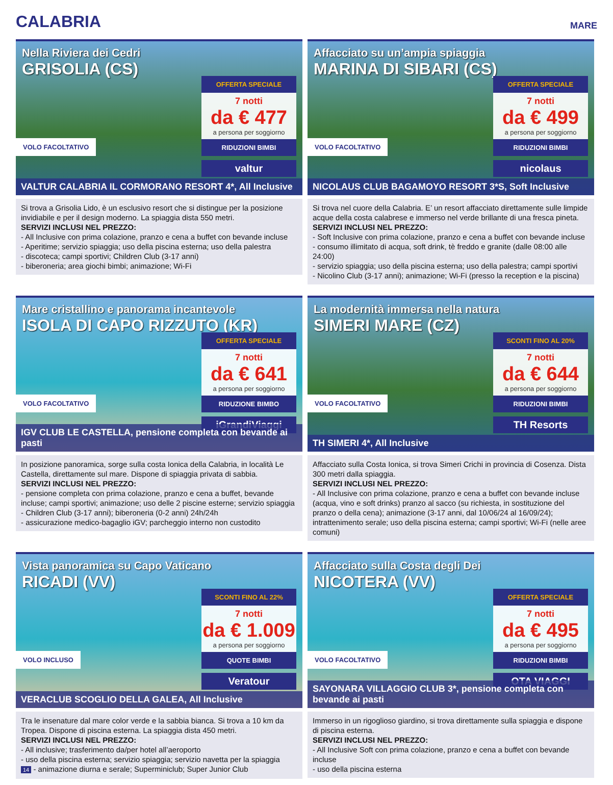CALABRIA
MARE
Nella Riviera dei Cedri
GRISOLIA (CS)
OFFERTA SPECIALE
7 notti
da € 477
a persona per soggiorno
RIDUZIONI BIMBI
valtur
VOLO FACOLTATIVO
VALTUR CALABRIA IL CORMORANO RESORT 4*, All Inclusive
Si trova a Grisolia Lido, è un esclusivo resort che si distingue per la posizione invidiabile e per il design moderno. La spiaggia dista 550 metri.
SERVIZI INCLUSI NEL PREZZO:
- All Inclusive con prima colazione, pranzo e cena a buffet con bevande incluse
- Aperitime; servizio spiaggia; uso della piscina esterna; uso della palestra
- discoteca; campi sportivi; Children Club (3-17 anni)
- biberoneria; area giochi bimbi; animazione; Wi-Fi
Affacciato su un’ampia spiaggia
MARINA DI SIBARI (CS)
OFFERTA SPECIALE
7 notti
da € 499
a persona per soggiorno
RIDUZIONI BIMBI
nicolaus
VOLO FACOLTATIVO
NICOLAUS CLUB BAGAMOYO RESORT 3*S, Soft Inclusive
Si trova nel cuore della Calabria. E’ un resort affacciato direttamente sulle limpide acque della costa calabrese e immerso nel verde brillante di una fresca pineta.
SERVIZI INCLUSI NEL PREZZO:
- Soft Inclusive con prima colazione, pranzo e cena a buffet con bevande incluse
- consumo illimitato di acqua, soft drink, tè freddo e granite (dalle 08:00 alle 24:00)
- servizio spiaggia; uso della piscina esterna; uso della palestra; campi sportivi
- Nicolino Club (3-17 anni); animazione; Wi-Fi (presso la reception e la piscina)
Mare cristallino e panorama incantevole
ISOLA DI CAPO RIZZUTO (KR)
OFFERTA SPECIALE
7 notti
da € 641
a persona per soggiorno
RIDUZIONE BIMBO
iGrandiViaggi
VOLO FACOLTATIVO
IGV CLUB LE CASTELLA, pensione completa con bevande ai pasti
In posizione panoramica, sorge sulla costa Ionica della Calabria, in località Le Castella, direttamente sul mare. Dispone di spiaggia privata di sabbia.
SERVIZI INCLUSI NEL PREZZO:
- pensione completa con prima colazione, pranzo e cena a buffet, bevande incluse; campi sportivi; animazione; uso delle 2 piscine esterne; servizio spiaggia
- Children Club (3-17 anni); biberoneria (0-2 anni) 24h/24h
- assicurazione medico-bagaglio iGV; parcheggio interno non custodito
La modernità immersa nella natura
SIMERI MARE (CZ)
SCONTI FINO AL 20%
7 notti
da € 644
a persona per soggiorno
RIDUZIONI BIMBI
TH Resorts
VOLO FACOLTATIVO
TH SIMERI 4*, All Inclusive
Affacciato sulla Costa Ionica, si trova Simeri Crichi in provincia di Cosenza. Dista 300 metri dalla spiaggia.
SERVIZI INCLUSI NEL PREZZO:
- All Inclusive con prima colazione, pranzo e cena a buffet con bevande incluse (acqua, vino e soft drinks) pranzo al sacco (su richiesta, in sostituzione del pranzo o della cena); animazione (3-17 anni, dal 10/06/24 al 16/09/24); intrattenimento serale; uso della piscina esterna; campi sportivi; Wi-Fi (nelle aree comuni)
Vista panoramica su Capo Vaticano
RICADI (VV)
SCONTI FINO AL 22%
7 notti
da € 1.009
a persona per soggiorno
QUOTE BIMBI
Veratour
VOLO INCLUSO
VERACLUB SCOGLIO DELLA GALEA, All Inclusive
Tra le insenature dal mare color verde e la sabbia bianca. Si trova a 10 km da Tropea. Dispone di piscina esterna. La spiaggia dista 450 metri.
SERVIZI INCLUSI NEL PREZZO:
- All inclusive; trasferimento da/per hotel all’aeroporto
- uso della piscina esterna; servizio spiaggia; servizio navetta per la spiaggia
14 - animazione diurna e serale; Superminiclub; Super Junior Club
Affacciato sulla Costa degli Dei
NICOTERA (VV)
OFFERTA SPECIALE
7 notti
da € 495
a persona per soggiorno
RIDUZIONI BIMBI
OTA VIAGGI
VOLO FACOLTATIVO
SAYONARA VILLAGGIO CLUB 3*, pensione completa con bevande ai pasti
Immerso in un rigoglioso giardino, si trova direttamente sulla spiaggia e dispone di piscina esterna.
SERVIZI INCLUSI NEL PREZZO:
- All Inclusive Soft con prima colazione, pranzo e cena a buffet con bevande incluse
- uso della piscina esterna